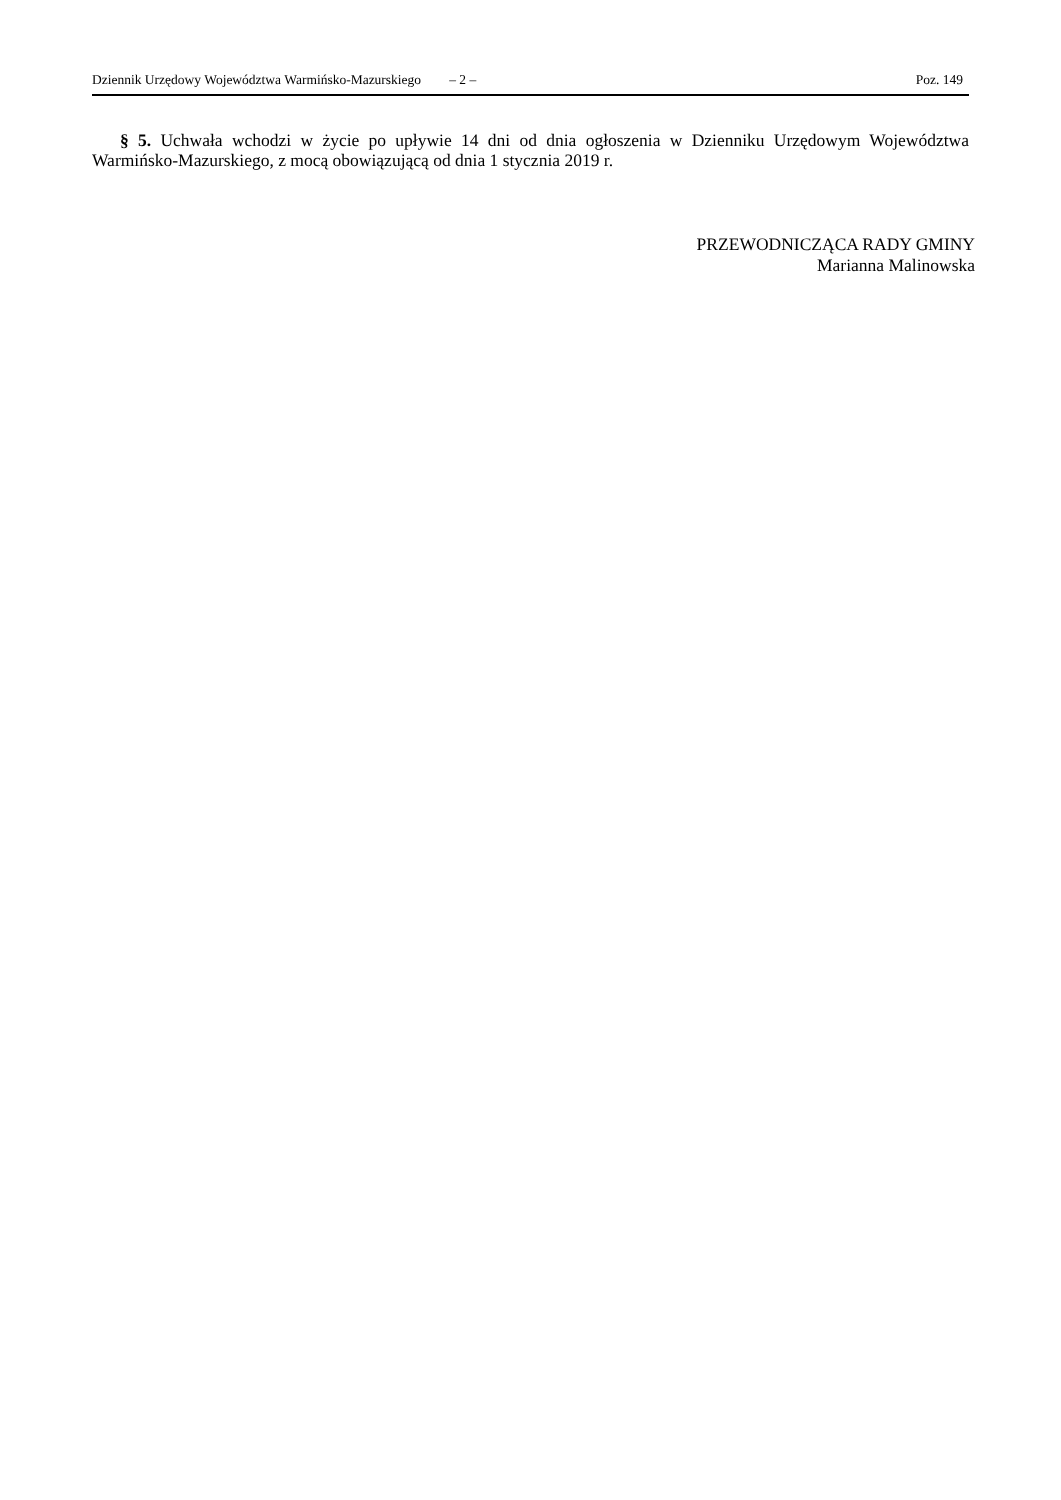Dziennik Urzędowy Województwa Warmińsko-Mazurskiego – 2 – Poz. 149
§ 5. Uchwała wchodzi w życie po upływie 14 dni od dnia ogłoszenia w Dzienniku Urzędowym Województwa Warmińsko-Mazurskiego, z mocą obowiązującą od dnia 1 stycznia 2019 r.
PRZEWODNICZĄCA RADY GMINY
Marianna Malinowska